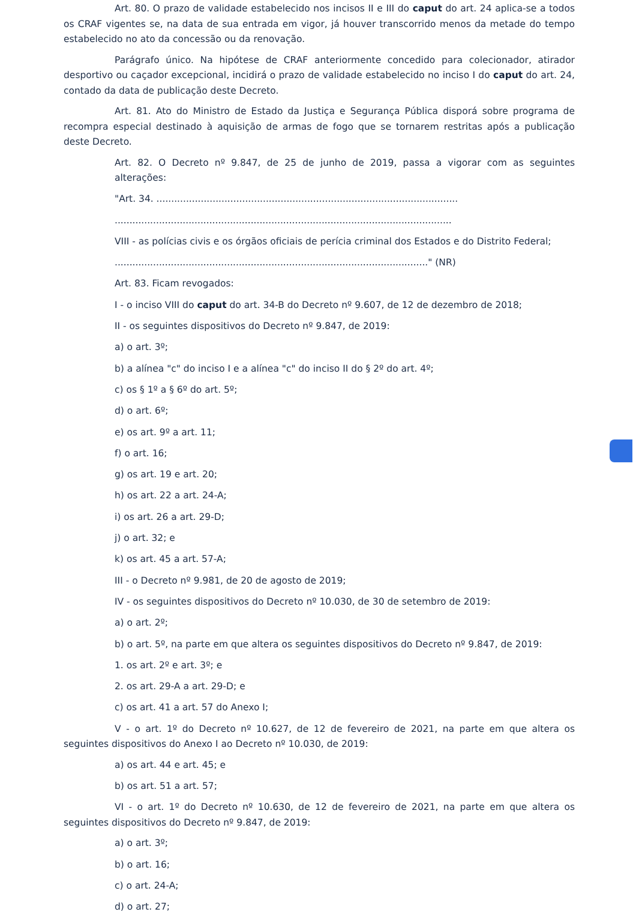Art. 80. O prazo de validade estabelecido nos incisos II e III do caput do art. 24 aplica-se a todos os CRAF vigentes se, na data de sua entrada em vigor, já houver transcorrido menos da metade do tempo estabelecido no ato da concessão ou da renovação.
Parágrafo único. Na hipótese de CRAF anteriormente concedido para colecionador, atirador desportivo ou caçador excepcional, incidirá o prazo de validade estabelecido no inciso I do caput do art. 24, contado da data de publicação deste Decreto.
Art. 81. Ato do Ministro de Estado da Justiça e Segurança Pública disporá sobre programa de recompra especial destinado à aquisição de armas de fogo que se tornarem restritas após a publicação deste Decreto.
Art. 82. O Decreto nº 9.847, de 25 de junho de 2019, passa a vigorar com as seguintes alterações:
"Art. 34. ......................................................................................................
..................................................................................................................
VIII - as polícias civis e os órgãos oficiais de perícia criminal dos Estados e do Distrito Federal;
.........................................................................................................." (NR)
Art. 83. Ficam revogados:
I - o inciso VIII do caput do art. 34-B do Decreto nº 9.607, de 12 de dezembro de 2018;
II - os seguintes dispositivos do Decreto nº 9.847, de 2019:
a) o art. 3º;
b) a alínea "c" do inciso I e a alínea "c" do inciso II do § 2º do art. 4º;
c) os § 1º a § 6º do art. 5º;
d) o art. 6º;
e) os art. 9º a art. 11;
f) o art. 16;
g) os art. 19 e art. 20;
h) os art. 22 a art. 24-A;
i) os art. 26 a art. 29-D;
j) o art. 32; e
k) os art. 45 a art. 57-A;
III - o Decreto nº 9.981, de 20 de agosto de 2019;
IV - os seguintes dispositivos do Decreto nº 10.030, de 30 de setembro de 2019:
a) o art. 2º;
b) o art. 5º, na parte em que altera os seguintes dispositivos do Decreto nº 9.847, de 2019:
1. os art. 2º e art. 3º; e
2. os art. 29-A a art. 29-D; e
c) os art. 41 a art. 57 do Anexo I;
V - o art. 1º do Decreto nº 10.627, de 12 de fevereiro de 2021, na parte em que altera os seguintes dispositivos do Anexo I ao Decreto nº 10.030, de 2019:
a) os art. 44 e art. 45; e
b) os art. 51 a art. 57;
VI - o art. 1º do Decreto nº 10.630, de 12 de fevereiro de 2021, na parte em que altera os seguintes dispositivos do Decreto nº 9.847, de 2019:
a) o art. 3º;
b) o art. 16;
c) o art. 24-A;
d) o art. 27;